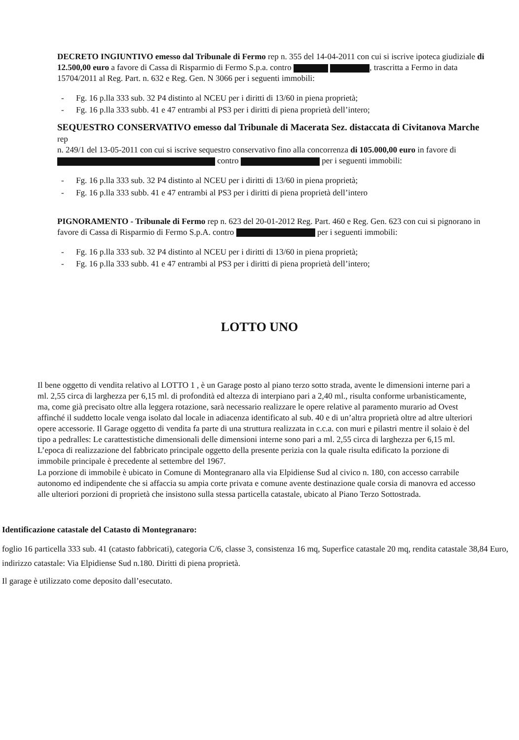DECRETO INGIUNTIVO emesso dal Tribunale di Fermo rep n. 355 del 14-04-2011 con cui si iscrive ipoteca giudiziale di 12.500,00 euro a favore di Cassa di Risparmio di Fermo S.p.a. contro , trascritta a Fermo in data 15704/2011 al Reg. Part. n. 632 e Reg. Gen. N 3066 per i seguenti immobili:
- Fg. 16 p.lla 333 sub. 32 P4 distinto al NCEU per i diritti di 13/60 in piena proprietà;
- Fg. 16 p.lla 333 subb. 41 e 47 entrambi al PS3 per i diritti di piena proprietà dell’intero;
SEQUESTRO CONSERVATIVO emesso dal Tribunale di Macerata Sez. distaccata di Civitanova Marche rep
n. 249/1 del 13-05-2011 con cui si iscrive sequestro conservativo fino alla concorrenza di 105.000,00 euro in favore di contro per i seguenti immobili:
- Fg. 16 p.lla 333 sub. 32 P4 distinto al NCEU per i diritti di 13/60 in piena proprietà;
- Fg. 16 p.lla 333 subb. 41 e 47 entrambi al PS3 per i diritti di piena proprietà dell’intero
PIGNORAMENTO - Tribunale di Fermo rep n. 623 del 20-01-2012 Reg. Part. 460 e Reg. Gen. 623 con cui si pignorano in favore di Cassa di Risparmio di Fermo S.p.A. contro per i seguenti immobili:
- Fg. 16 p.lla 333 sub. 32 P4 distinto al NCEU per i diritti di 13/60 in piena proprietà;
- Fg. 16 p.lla 333 subb. 41 e 47 entrambi al PS3 per i diritti di piena proprietà dell’intero;
LOTTO UNO
Il bene oggetto di vendita relativo al LOTTO 1 , è un Garage posto al piano terzo sotto strada, avente le dimensioni interne pari a ml. 2,55 circa di larghezza per 6,15 ml. di profondità ed altezza di interpiano pari a 2,40 ml., risulta conforme urbanisticamente, ma, come già precisato oltre alla leggera rotazione, sarà necessario realizzare le opere relative al paramento murario ad Ovest affinché il suddetto locale venga isolato dal locale in adiacenza identificato al sub. 40 e di un’altra proprietà oltre ad altre ulteriori opere accessorie. Il Garage oggetto di vendita fa parte di una struttura realizzata in c.c.a. con muri e pilastri mentre il solaio è del tipo a pedralles: Le carattestistiche dimensionali delle dimensioni interne sono pari a ml. 2,55 circa di larghezza per 6,15 ml. L’epoca di realizzazione del fabbricato principale oggetto della presente perizia con la quale risulta edificato la porzione di immobile principale è precedente al settembre del 1967.
La porzione di immobile è ubicato in Comune di Montegranaro alla via Elpidiense Sud al civico n. 180, con accesso carrabile autonomo ed indipendente che si affaccia su ampia corte privata e comune avente destinazione quale corsia di manovra ed accesso alle ulteriori porzioni di proprietà che insistono sulla stessa particella catastale, ubicato al Piano Terzo Sottostrada.
Identificazione catastale del Catasto di Montegranaro:
foglio 16 particella 333 sub. 41 (catasto fabbricati), categoria C/6, classe 3, consistenza 16 mq, Superfice catastale 20 mq, rendita catastale 38,84 Euro, indirizzo catastale: Via Elpidiense Sud n.180. Diritti di piena proprietà.
Il garage è utilizzato come deposito dall’esecutato.